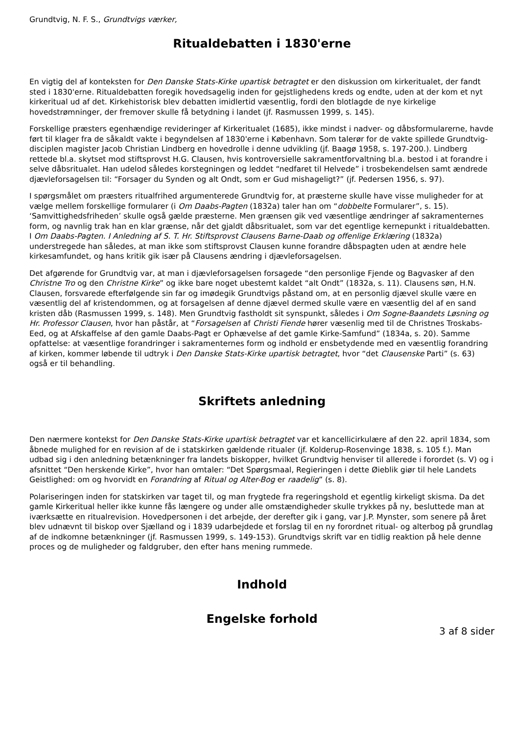Grundtvig, N. F. S., Grundtvigs værker,
Ritualdebatten i 1830'erne
En vigtig del af konteksten for Den Danske Stats-Kirke upartisk betragtet er den diskussion om kirkeritualet, der fandt sted i 1830'erne. Ritualdebatten foregik hovedsagelig inden for gejstlighedens kreds og endte, uden at der kom et nyt kirkeritual ud af det. Kirkehistorisk blev debatten imidlertid væsentlig, fordi den blotlagde de nye kirkelige hovedstrømninger, der fremover skulle få betydning i landet (jf. Rasmussen 1999, s. 145).
Forskellige præsters egenhændige revideringer af Kirkeritualet (1685), ikke mindst i nadver- og dåbsformularerne, havde ført til klager fra de såkaldt vakte i begyndelsen af 1830'erne i København. Som talerør for de vakte spillede Grundtvig-disciplen magister Jacob Christian Lindberg en hovedrolle i denne udvikling (jf. Baagø 1958, s. 197-200.). Lindberg rettede bl.a. skytset mod stiftsprovst H.G. Clausen, hvis kontroversielle sakramentforvaltning bl.a. bestod i at forandre i selve dåbsritualet. Han udelod således korstegningen og leddet “nedfaret til Helvede” i trosbekendelsen samt ændrede djævleforsagelsen til: “Forsager du Synden og alt Ondt, som er Gud mishageligt?” (jf. Pedersen 1956, s. 97).
I spørgsmålet om præsters ritualfrihed argumenterede Grundtvig for, at præsterne skulle have visse muligheder for at vælge mellem forskellige formularer (i Om Daabs-Pagten (1832a) taler han om “dobbelte Formularer”, s. 15). ‘Samvittighedsfriheden’ skulle også gælde præsterne. Men grænsen gik ved væsentlige ændringer af sakramenternes form, og navnlig trak han en klar grænse, når det gjaldt dåbsritualet, som var det egentlige kernepunkt i ritualdebatten. I Om Daabs-Pagten. I Anledning af S. T. Hr. Stiftsprovst Clausens Barne-Daab og offenlige Erklæring (1832a) understregede han således, at man ikke som stiftsprovst Clausen kunne forandre dåbspagten uden at ændre hele kirkesamfundet, og hans kritik gik især på Clausens ændring i djævleforsagelsen.
Det afgørende for Grundtvig var, at man i djævleforsagelsen forsagede “den personlige Fjende og Bagvasker af den Christne Tro og den Christne Kirke” og ikke bare noget ubestemt kaldet “alt Ondt” (1832a, s. 11). Clausens søn, H.N. Clausen, forsvarede efterfølgende sin far og imødegik Grundtvigs påstand om, at en personlig djævel skulle være en væsentlig del af kristendommen, og at forsagelsen af denne djævel dermed skulle være en væsentlig del af en sand kristen dåb (Rasmussen 1999, s. 148). Men Grundtvig fastholdt sit synspunkt, således i Om Sogne-Baandets Løsning og Hr. Professor Clausen, hvor han påstår, at “Forsagelsen af Christi Fiende hører væsenlig med til de Christnes Troskabs-Eed, og at Afskaffelse af den gamle Daabs-Pagt er Ophævelse af det gamle Kirke-Samfund” (1834a, s. 20). Samme opfattelse: at væsentlige forandringer i sakramenternes form og indhold er ensbetydende med en væsentlig forandring af kirken, kommer løbende til udtryk i Den Danske Stats-Kirke upartisk betragtet, hvor “det Clausenske Parti” (s. 63) også er til behandling.
Skriftets anledning
Den nærmere kontekst for Den Danske Stats-Kirke upartisk betragtet var et kancellicirkulære af den 22. april 1834, som åbnede mulighed for en revision af de i statskirken gældende ritualer (jf. Kolderup-Rosenvinge 1838, s. 105 f.). Man udbad sig i den anledning betænkninger fra landets biskopper, hvilket Grundtvig henviser til allerede i forordet (s. V) og i afsnittet “Den herskende Kirke”, hvor han omtaler: “Det Spørgsmaal, Regieringen i dette Øieblik giør til hele Landets Geistlighed: om og hvorvidt en Forandring af Ritual og Alter-Bog er raadelig” (s. 8).
Polariseringen inden for statskirken var taget til, og man frygtede fra regeringshold et egentlig kirkeligt skisma. Da det gamle Kirkeritual heller ikke kunne fås længere og under alle omstændigheder skulle trykkes på ny, besluttede man at iværksætte en ritualrevision. Hovedpersonen i det arbejde, der derefter gik i gang, var J.P. Mynster, som senere på året blev udnævnt til biskop over Sjælland og i 1839 udarbejdede et forslag til en ny forordnet ritual- og alterbog på grundlag af de indkomne betænkninger (jf. Rasmussen 1999, s. 149-153). Grundtvigs skrift var en tidlig reaktion på hele denne proces og de muligheder og faldgruber, den efter hans mening rummede.
Indhold
Engelske forhold
3 af 8 sider